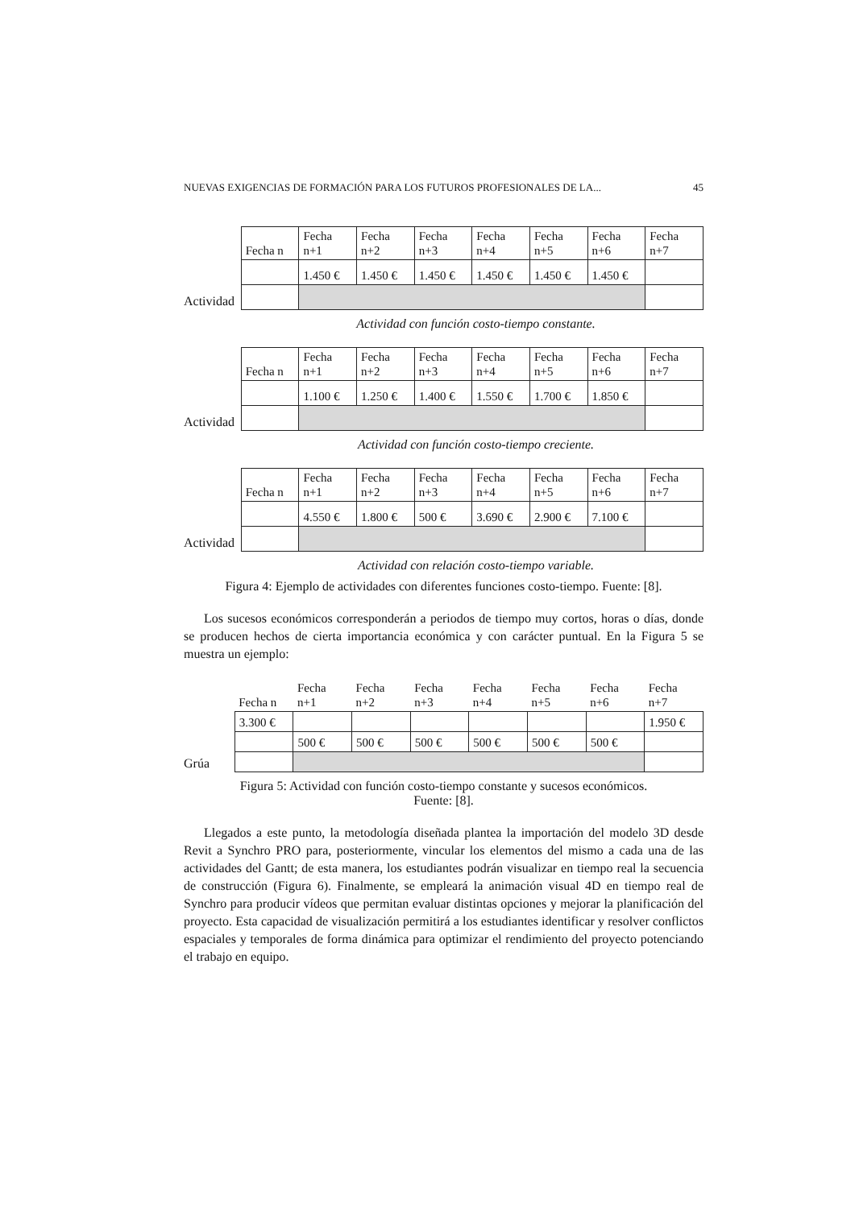NUEVAS EXIGENCIAS DE FORMACIÓN PARA LOS FUTUROS PROFESIONALES DE LA... 45
Actividad
| Fecha n | Fecha n+1 | Fecha n+2 | Fecha n+3 | Fecha n+4 | Fecha n+5 | Fecha n+6 | Fecha n+7 |
| | 1.450 € | 1.450 € | 1.450 € | 1.450 € | 1.450 € | 1.450 € | |
Actividad con función costo-tiempo constante.
Actividad
| Fecha n | Fecha n+1 | Fecha n+2 | Fecha n+3 | Fecha n+4 | Fecha n+5 | Fecha n+6 | Fecha n+7 |
| | 1.100 € | 1.250 € | 1.400 € | 1.550 € | 1.700 € | 1.850 € | |
Actividad con función costo-tiempo creciente.
Actividad
| Fecha n | Fecha n+1 | Fecha n+2 | Fecha n+3 | Fecha n+4 | Fecha n+5 | Fecha n+6 | Fecha n+7 |
| | 4.550 € | 1.800 € | 500 € | 3.690 € | 2.900 € | 7.100 € | |
Actividad con relación costo-tiempo variable.
Figura 4: Ejemplo de actividades con diferentes funciones costo-tiempo. Fuente: [8].
Los sucesos económicos corresponderán a periodos de tiempo muy cortos, horas o días, donde se producen hechos de cierta importancia económica y con carácter puntual. En la Figura 5 se muestra un ejemplo:
Grúa
| Fecha n | Fecha n+1 | Fecha n+2 | Fecha n+3 | Fecha n+4 | Fecha n+5 | Fecha n+6 | Fecha n+7 |
| 3.300 € | | | | | | | 1.950 € |
| | 500 € | 500 € | 500 € | 500 € | 500 € | 500 € | |
Figura 5: Actividad con función costo-tiempo constante y sucesos económicos.
Fuente: [8].
Llegados a este punto, la metodología diseñada plantea la importación del modelo 3D desde Revit a Synchro PRO para, posteriormente, vincular los elementos del mismo a cada una de las actividades del Gantt; de esta manera, los estudiantes podrán visualizar en tiempo real la secuencia de construcción (Figura 6). Finalmente, se empleará la animación visual 4D en tiempo real de Synchro para producir vídeos que permitan evaluar distintas opciones y mejorar la planificación del proyecto. Esta capacidad de visualización permitirá a los estudiantes identificar y resolver conflictos espaciales y temporales de forma dinámica para optimizar el rendimiento del proyecto potenciando el trabajo en equipo.